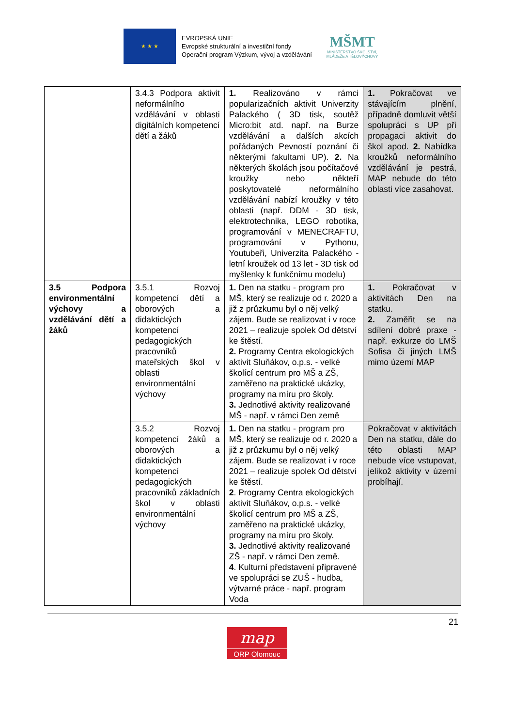★ ★ ★
EVROPSKÁ UNIE
Evropské strukturální a investiční fondy
Operační program Výzkum, vývoj a vzdělávání
MŠMT
MINISTERSTVO ŠKOLSTVÍ,
MLÁDEŽE A TĚLOVÝCHOVY
| | 3.4.3 Podpora aktivit neformálního vzdělávání v oblasti digitálních kompetencí dětí a žáků | 1. Realizováno v rámci popularizačních aktivit Univerzity Palackého ( 3D tisk, soutěž Micro:bit atd. např. na Burze vzdělávání a dalších akcích pořádaných Pevností poznání či některými fakultami UP). 2. Na některých školách jsou počítačové kroužky nebo někteří poskytovatelé neformálního vzdělávání nabízí kroužky v této oblasti (např. DDM - 3D tisk, elektrotechnika, LEGO robotika, programování v MENECRAFTU, programování v Pythonu, Youtubeři, Univerzita Palackého - letní kroužek od 13 let - 3D tisk od myšlenky k funkčnímu modelu) | 1. Pokračovat ve stávajícím plnění, případně domluvit větší spolupráci s UP při propagaci aktivit do škol apod. 2. Nabídka kroužků neformálního vzdělávání je pestrá, MAP nebude do této oblasti více zasahovat. |
| 3.5 Podpora environmentální výchovy a vzdělávání dětí a žáků | 3.5.1 Rozvoj kompetencí dětí a oborových a didaktických kompetencí pedagogických pracovníků mateřských škol v oblasti environmentální výchovy | 1. Den na statku - program pro MŠ, který se realizuje od r. 2020 a již z průzkumu byl o něj velký zájem. Bude se realizovat i v roce 2021 – realizuje spolek Od dětství ke štěstí. 2. Programy Centra ekologických aktivit Sluňákov, o.p.s. - velké školící centrum pro MŠ a ZŠ, zaměřeno na praktické ukázky, programy na míru pro školy. 3. Jednotlivé aktivity realizované MŠ - např. v rámci Den země | 1. Pokračovat v aktivitách Den na statku. 2. Zaměřit se na sdílení dobré praxe - např. exkurze do LMŠ Sofisa či jiných LMŠ mimo území MAP |
| | 3.5.2 Rozvoj kompetencí žáků a oborových a didaktických kompetencí pedagogických pracovníků základních škol v oblasti environmentální výchovy | 1. Den na statku - program pro MŠ, který se realizuje od r. 2020 a již z průzkumu byl o něj velký zájem. Bude se realizovat i v roce 2021 – realizuje spolek Od dětství ke štěstí. 2 . Programy Centra ekologických aktivit Sluňákov, o.p.s. - velké školící centrum pro MŠ a ZŠ, zaměřeno na praktické ukázky, programy na míru pro školy. 3. Jednotlivé aktivity realizované ZŠ - např. v rámci Den země. 4 . Kulturní představení připravené ve spolupráci se ZUŠ - hudba, výtvarné práce - např. program Voda | Pokračovat v aktivitách Den na statku, dále do této oblasti MAP nebude více vstupovat, jelikož aktivity v území probíhají. |
21
map
ORP Olomouc